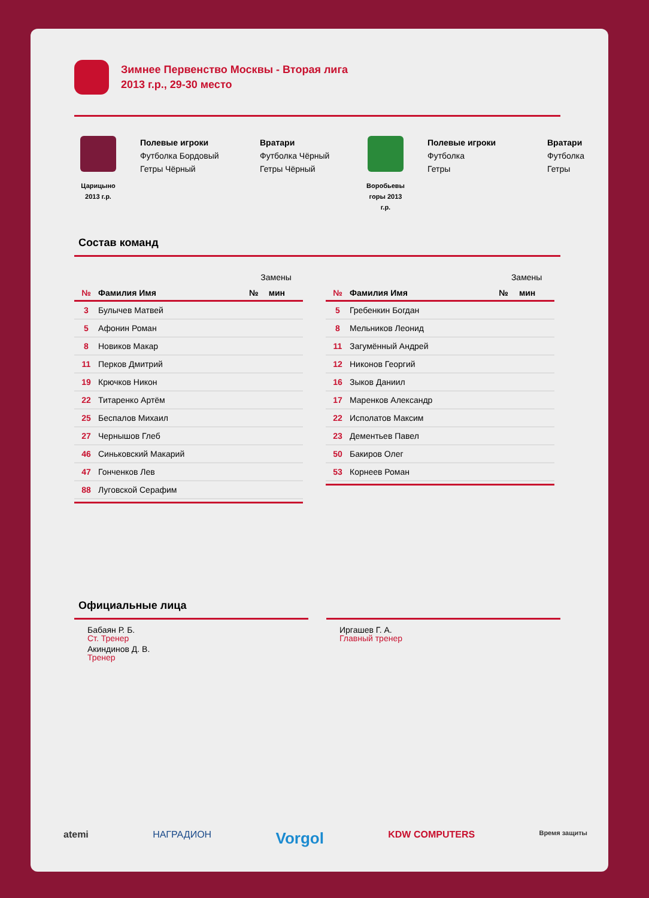Зимнее Первенство Москвы - Вторая лига
2013 г.р., 29-30 место
Царицыно
2013 г.р.
Полевые игроки
Футболка Бордовый
Гетры Чёрный
Вратари
Футболка Чёрный
Гетры Чёрный
Воробьевы
горы 2013
г.р.
Полевые игроки
Футболка
Гетры
Вратари
Футболка
Гетры
Состав команд
| | | Замены | |
| № | Фамилия Имя | № | мин |
| 3 | Булычев Матвей | | |
| 5 | Афонин Роман | | |
| 8 | Новиков Макар | | |
| 11 | Перков Дмитрий | | |
| 19 | Крючков Никон | | |
| 22 | Титаренко Артём | | |
| 25 | Беспалов Михаил | | |
| 27 | Чернышов Глеб | | |
| 46 | Синьковский Макарий | | |
| 47 | Гонченков Лев | | |
| 88 | Луговской Серафим | | |
| | | Замены | |
| № | Фамилия Имя | № | мин |
| 5 | Гребенкин Богдан | | |
| 8 | Мельников Леонид | | |
| 11 | Загумённый Андрей | | |
| 12 | Никонов Георгий | | |
| 16 | Зыков Даниил | | |
| 17 | Маренков Александр | | |
| 22 | Исполатов Максим | | |
| 23 | Дементьев Павел | | |
| 50 | Бакиров Олег | | |
| 53 | Корнеев Роман | | |
Официальные лица
Бабаян Р. Б.
Ст. Тренер
Акиндинов Д. В.
Тренер
Иргашев Г. А.
Главный тренер
atemi НАГРАДИОН Vorgol KDW COMPUTERS Время защиты